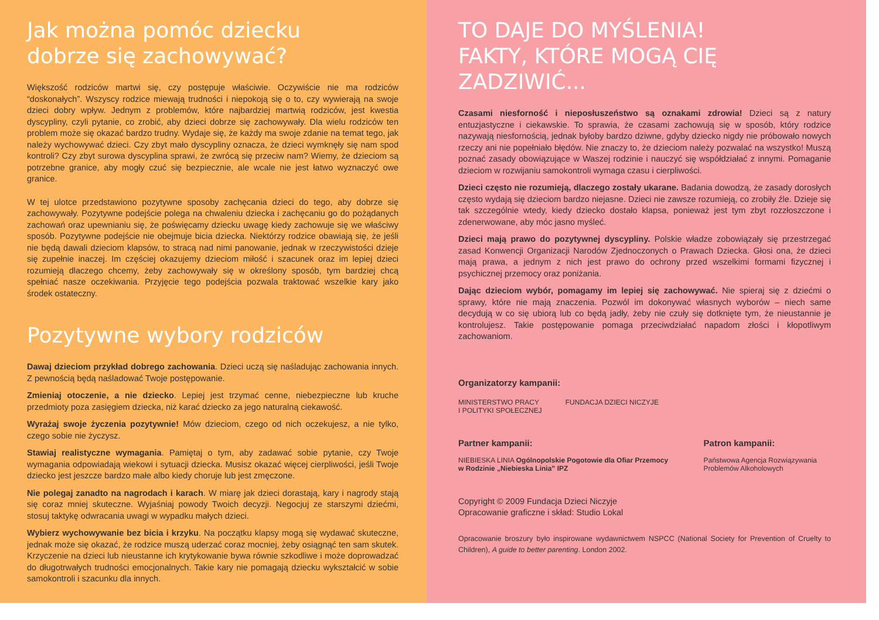Jak można pomóc dziecku
dobrze się zachowywać?
Większość rodziców martwi się, czy postępuje właściwie. Oczywiście nie ma rodziców “doskonałych”. Wszyscy rodzice miewają trudności i niepokoją się o to, czy wywierają na swoje dzieci dobry wpływ. Jednym z problemów, które najbardziej martwią rodziców, jest kwestia dyscypliny, czyli pytanie, co zrobić, aby dzieci dobrze się zachowywały. Dla wielu rodziców ten problem może się okazać bardzo trudny. Wydaje się, że każdy ma swoje zdanie na temat tego, jak należy wychowywać dzieci. Czy zbyt mało dyscypliny oznacza, że dzieci wymknęły się nam spod kontroli? Czy zbyt surowa dyscyplina sprawi, że zwrócą się przeciw nam? Wiemy, że dzieciom są potrzebne granice, aby mogły czuć się bezpiecznie, ale wcale nie jest łatwo wyznaczyć owe granice.
W tej ulotce przedstawiono pozytywne sposoby zachęcania dzieci do tego, aby dobrze się zachowywały. Pozytywne podejście polega na chwaleniu dziecka i zachęcaniu go do pożądanych zachowań oraz upewnianiu się, że poświęcamy dziecku uwagę kiedy zachowuje się we właściwy sposób. Pozytywne podejście nie obejmuje bicia dziecka. Niektórzy rodzice obawiają się, że jeśli nie będą dawali dzieciom klapsów, to stracą nad nimi panowanie, jednak w rzeczywistości dzieje się zupełnie inaczej. Im częściej okazujemy dzieciom miłość i szacunek oraz im lepiej dzieci rozumieją dlaczego chcemy, żeby zachowywały się w określony sposób, tym bardziej chcą spełniać nasze oczekiwania. Przyjęcie tego podejścia pozwala traktować wszelkie kary jako środek ostateczny.
Pozytywne wybory rodziców
Dawaj dzieciom przykład dobrego zachowania. Dzieci uczą się naśladując zachowania innych. Z pewnością będą naśladować Twoje postępowanie.
Zmieniaj otoczenie, a nie dziecko. Lepiej jest trzymać cenne, niebezpieczne lub kruche przedmioty poza zasięgiem dziecka, niż karać dziecko za jego naturalną ciekawość.
Wyrażaj swoje życzenia pozytywnie! Mów dzieciom, czego od nich oczekujesz, a nie tylko, czego sobie nie życzysz.
Stawiaj realistyczne wymagania. Pamiętaj o tym, aby zadawać sobie pytanie, czy Twoje wymagania odpowiadają wiekowi i sytuacji dziecka. Musisz okazać więcej cierpliwości, jeśli Twoje dziecko jest jeszcze bardzo małe albo kiedy choruje lub jest zmęczone.
Nie polegaj zanadto na nagrodach i karach. W miarę jak dzieci dorastają, kary i nagrody stają się coraz mniej skuteczne. Wyjaśniaj powody Twoich decyzji. Negocjuj ze starszymi dziećmi, stosuj taktykę odwracania uwagi w wypadku małych dzieci.
Wybierz wychowywanie bez bicia i krzyku. Na początku klapsy mogą się wydawać skuteczne, jednak może się okazać, że rodzice muszą uderzać coraz mocniej, żeby osiągnąć ten sam skutek. Krzyczenie na dzieci lub nieustanne ich krytykowanie bywa równie szkodliwe i może doprowadzać do długotrwałych trudności emocjonalnych. Takie kary nie pomagają dziecku wykształcić w sobie samokontroli i szacunku dla innych.
TO DAJE DO MYŚLENIA!
FAKTY, KTÓRE MOGĄ CIĘ ZADZIWIĆ...
Czasami niesforność i nieposłuszeństwo są oznakami zdrowia! Dzieci są z natury entuzjastyczne i ciekawskie. To sprawia, że czasami zachowują się w sposób, który rodzice nazywają niesfornością, jednak byłoby bardzo dziwne, gdyby dziecko nigdy nie próbowało nowych rzeczy ani nie popełniało błędów. Nie znaczy to, że dzieciom należy pozwalać na wszystko! Muszą poznać zasady obowiązujące w Waszej rodzinie i nauczyć się współdziałać z innymi. Pomaganie dzieciom w rozwijaniu samokontroli wymaga czasu i cierpliwości.
Dzieci często nie rozumieją, dlaczego zostały ukarane. Badania dowodzą, że zasady dorosłych często wydają się dzieciom bardzo niejasne. Dzieci nie zawsze rozumieją, co zrobiły źle. Dzieje się tak szczególnie wtedy, kiedy dziecko dostało klapsa, ponieważ jest tym zbyt rozzłoszczone i zdenerwowane, aby móc jasno myśleć.
Dzieci mają prawo do pozytywnej dyscypliny. Polskie władze zobowiązały się przestrzegać zasad Konwencji Organizacji Narodów Zjednoczonych o Prawach Dziecka. Głosi ona, że dzieci mają prawa, a jednym z nich jest prawo do ochrony przed wszelkimi formami fizycznej i psychicznej przemocy oraz poniżania.
Dając dzieciom wybór, pomagamy im lepiej się zachowywać. Nie spieraj się z dziećmi o sprawy, które nie mają znaczenia. Pozwól im dokonywać własnych wyborów – niech same decydują w co się ubiorą lub co będą jadły, żeby nie czuły się dotknięte tym, że nieustannie je kontrolujesz. Takie postępowanie pomaga przeciwdziałać napadom złości i kłopotliwym zachowaniom.
Organizatorzy kampanii:
MINISTERSTWO PRACY
I POLITYKI SPOŁECZNEJ
FUNDACJA DZIECI NICZYJE
Partner kampanii:
NIEBIESKA LINIA Ogólnopolskie Pogotowie dla Ofiar Przemocy w Rodzinie „Niebieska Linia” IPZ
Patron kampanii:
Państwowa Agencja Rozwiązywania Problemów Alkoholowych
Copyright © 2009 Fundacja Dzieci Niczyje
Opracowanie graficzne i skład: Studio Lokal
Opracowanie broszury było inspirowane wydawnictwem NSPCC (National Society for Prevention of Cruelty to Children), A guide to better parenting. London 2002.